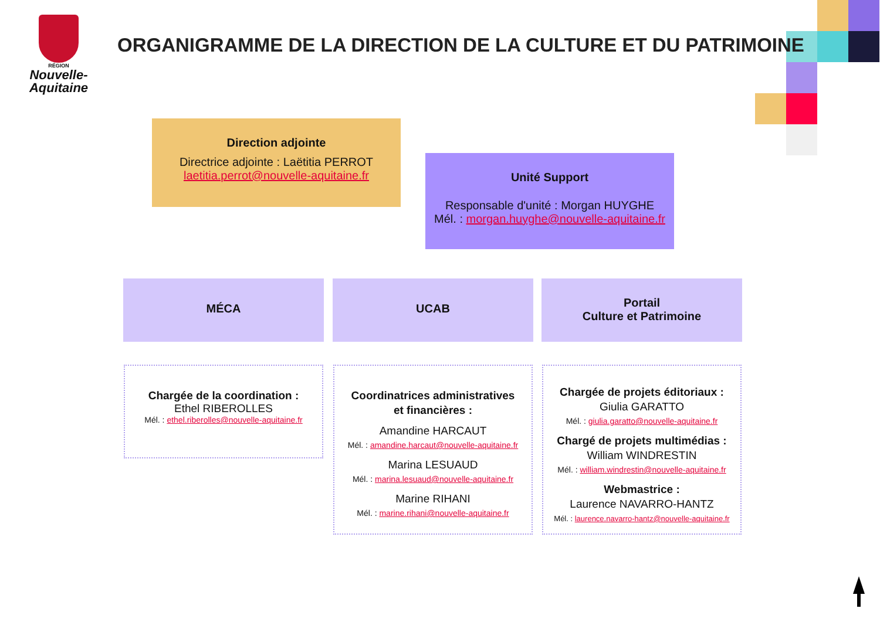RÉGION
Nouvelle-
Aquitaine
ORGANIGRAMME DE LA DIRECTION DE LA CULTURE ET DU PATRIMOINE
Direction adjointe
Directrice adjointe : Laëtitia PERROT
laetitia.perrot@nouvelle-aquitaine.fr
Unité Support
Responsable d'unité : Morgan HUYGHE
Mél. : morgan.huyghe@nouvelle-aquitaine.fr
MÉCA UCAB
Portail
Culture et Patrimoine
Chargée de la coordination :
Ethel RIBEROLLES
Mél. : ethel.riberolles@nouvelle-aquitaine.fr
Coordinatrices administratives
et financières :
Amandine HARCAUT
Mél. : amandine.harcaut@nouvelle-aquitaine.fr
Marina LESUAUD
Mél. : marina.lesuaud@nouvelle-aquitaine.fr
Marine RIHANI
Mél. : marine.rihani@nouvelle-aquitaine.fr
Chargée de projets éditoriaux :
Giulia GARATTO
Mél. : giulia.garatto@nouvelle-aquitaine.fr
Chargé de projets multimédias :
William WINDRESTIN
Mél. : william.windrestin@nouvelle-aquitaine.fr
Webmastrice :
Laurence NAVARRO-HANTZ
Mél. : laurence.navarro-hantz@nouvelle-aquitaine.fr